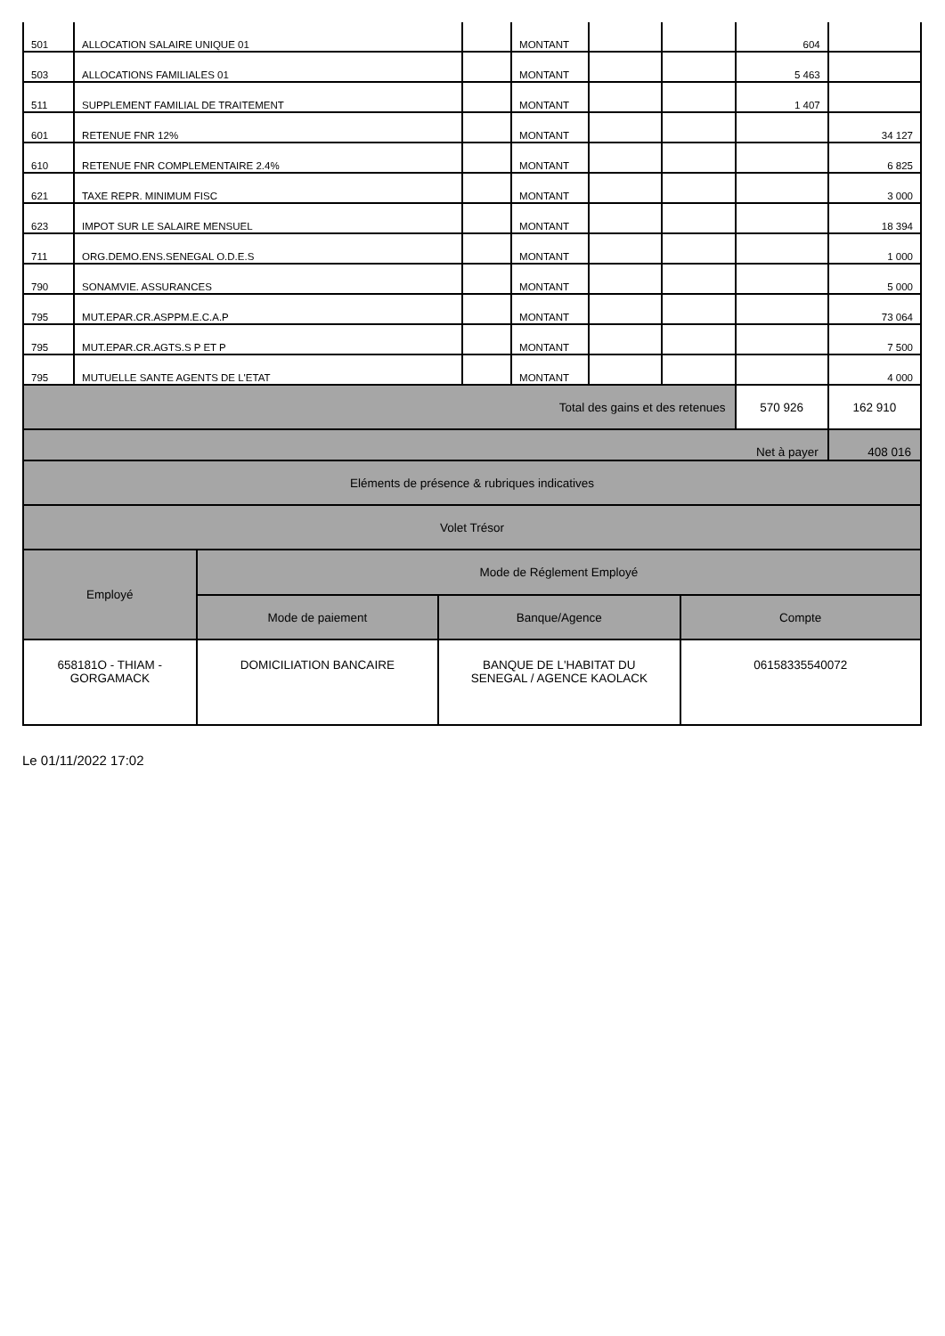| 501 | ALLOCATION SALAIRE UNIQUE 01 | | MONTANT | | | 604 | |
| 503 | ALLOCATIONS FAMILIALES 01 | | MONTANT | | | 5 463 | |
| 511 | SUPPLEMENT FAMILIAL DE TRAITEMENT | | MONTANT | | | 1 407 | |
| 601 | RETENUE FNR 12% | | MONTANT | | | | 34 127 |
| 610 | RETENUE FNR COMPLEMENTAIRE 2.4% | | MONTANT | | | | 6 825 |
| 621 | TAXE REPR. MINIMUM FISC | | MONTANT | | | | 3 000 |
| 623 | IMPOT SUR LE SALAIRE MENSUEL | | MONTANT | | | | 18 394 |
| 711 | ORG.DEMO.ENS.SENEGAL O.D.E.S | | MONTANT | | | | 1 000 |
| 790 | SONAMVIE. ASSURANCES | | MONTANT | | | | 5 000 |
| 795 | MUT.EPAR.CR.ASPPM.E.C.A.P | | MONTANT | | | | 73 064 |
| 795 | MUT.EPAR.CR.AGTS.S P ET P | | MONTANT | | | | 7 500 |
| 795 | MUTUELLE SANTE AGENTS DE L'ETAT | | MONTANT | | | | 4 000 |
| Total des gains et des retenues | | | | | | 570 926 | 162 910 |
| Net à payer | | | | | | | 408 016 |
| Eléments de présence & rubriques indicatives | | | | | | | |
| Volet Trésor | | | | | | | |
| Employé | Mode de Réglement Employé | | |
| --- | --- | --- | --- |
| | Mode de paiement | Banque/Agence | Compte |
| 658181O - THIAM - GORGAMACK | DOMICILIATION BANCAIRE | BANQUE DE L'HABITAT DU SENEGAL / AGENCE KAOLACK | 06158335540072 |
Le 01/11/2022 17:02